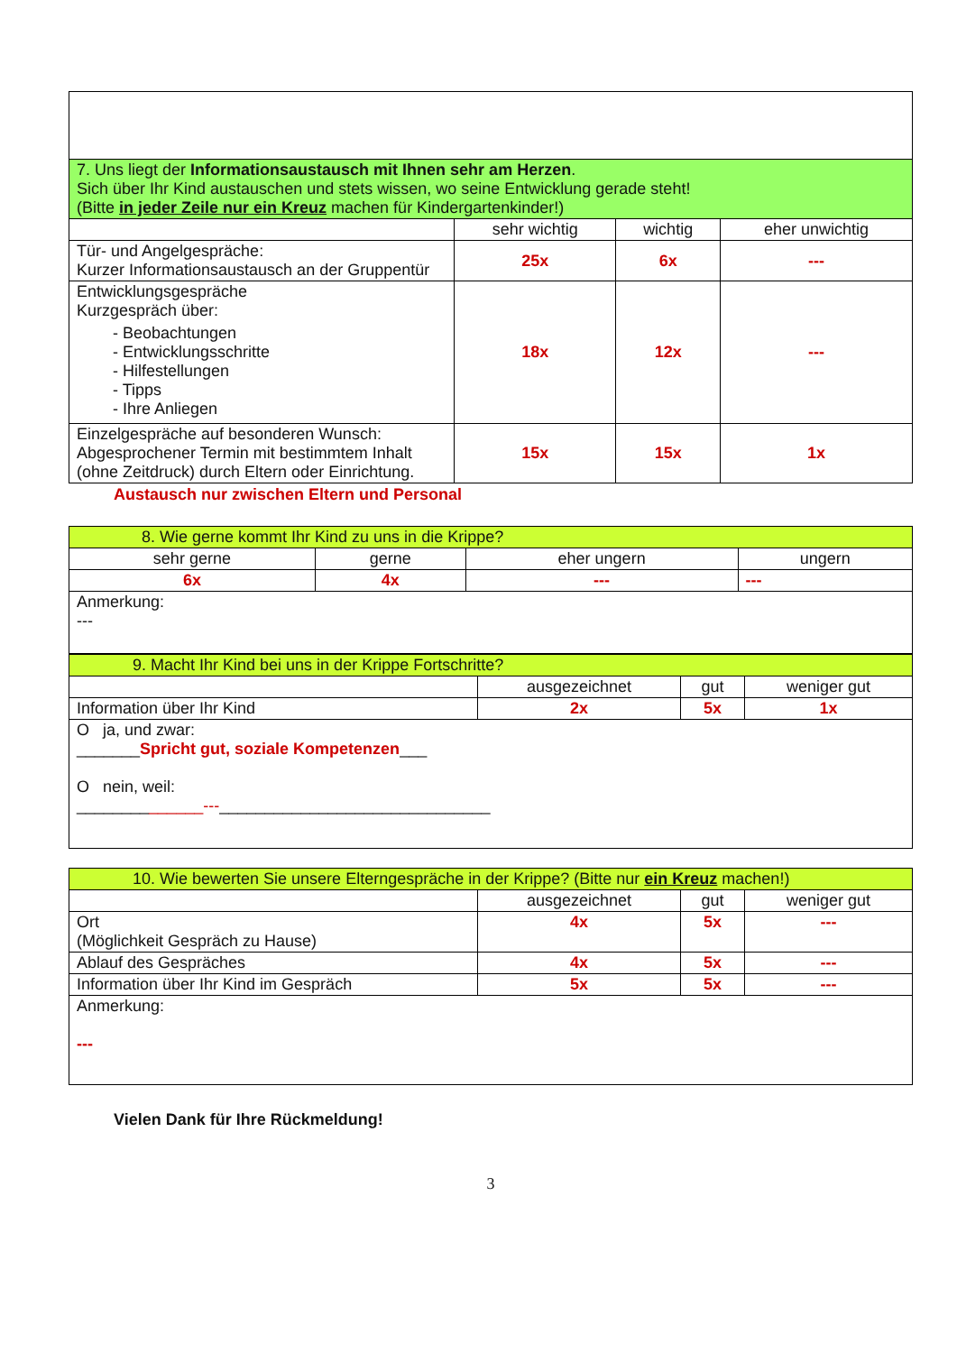| 7. Uns liegt der Informationsaustausch mit Ihnen sehr am Herzen . Sich über Ihr Kind austauschen und stets wissen, wo seine Entwicklung gerade steht! (Bitte in jeder Zeile nur ein Kreuz machen für Kindergartenkinder!) | | | |
| | sehr wichtig | wichtig | eher unwichtig |
| Tür- und Angelgespräche: Kurzer Informationsaustausch an der Gruppentür | 25x | 6x | --- |
| Entwicklungsgespräche Kurzgespräch über: - Beobachtungen - Entwicklungsschritte - Hilfestellungen - Tipps - Ihre Anliegen | 18x | 12x | --- |
| Einzelgespräche auf besonderen Wunsch: Abgesprochener Termin mit bestimmtem Inhalt (ohne Zeitdruck) durch Eltern oder Einrichtung. | 15x | 15x | 1x |
Austausch nur zwischen Eltern und Personal
| 8. Wie gerne kommt Ihr Kind zu uns in die Krippe? | | | |
| sehr gerne | gerne | eher ungern | ungern |
| 6x | 4x | --- | --- |
| Anmerkung: --- | | | |
| 9. Macht Ihr Kind bei uns in der Krippe Fortschritte? | | | |
| | ausgezeichnet | gut | weniger gut |
| Information über Ihr Kind | 2x | 5x | 1x |
| O ja, und zwar: _______ Spricht gut, soziale Kompetenzen ___ O nein, weil: ________ ______--- ______________________________ | | | |
| 10. Wie bewerten Sie unsere Elterngespräche in der Krippe? (Bitte nur ein Kreuz machen!) | | | |
| | ausgezeichnet | gut | weniger gut |
| Ort (Möglichkeit Gespräch zu Hause) | 4x | 5x | --- |
| Ablauf des Gespräches | 4x | 5x | --- |
| Information über Ihr Kind im Gespräch | 5x | 5x | --- |
| Anmerkung: --- | | | |
Vielen Dank für Ihre Rückmeldung!
3